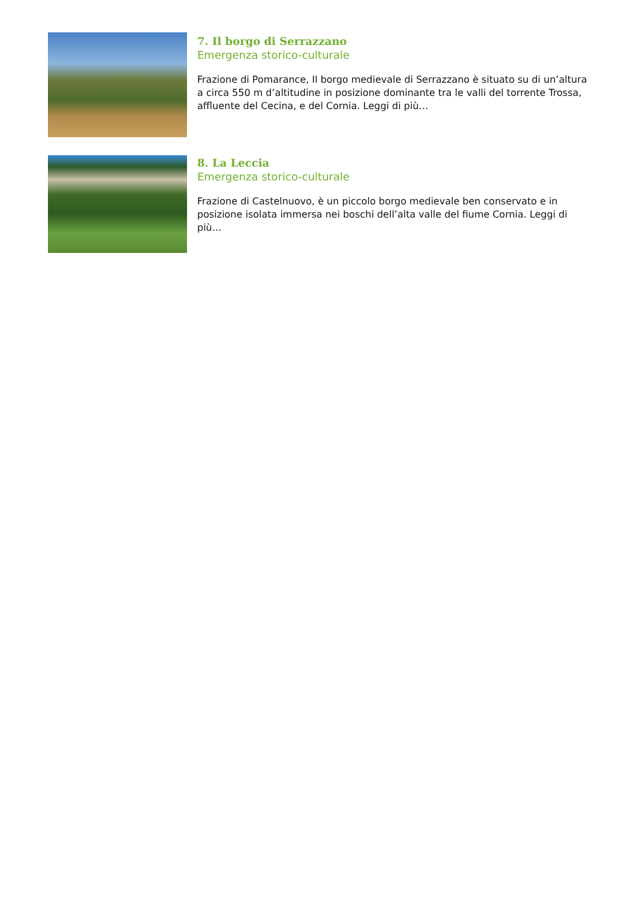7. Il borgo di Serrazzano
Emergenza storico-culturale
Frazione di Pomarance, Il borgo medievale di Serrazzano è situato su di un’altura a circa 550 m d’altitudine in posizione dominante tra le valli del torrente Trossa, affluente del Cecina, e del Cornia. Leggi di più…
8. La Leccia
Emergenza storico-culturale
Frazione di Castelnuovo, è un piccolo borgo medievale ben conservato e in posizione isolata immersa nei boschi dell’alta valle del fiume Cornia. Leggi di più…